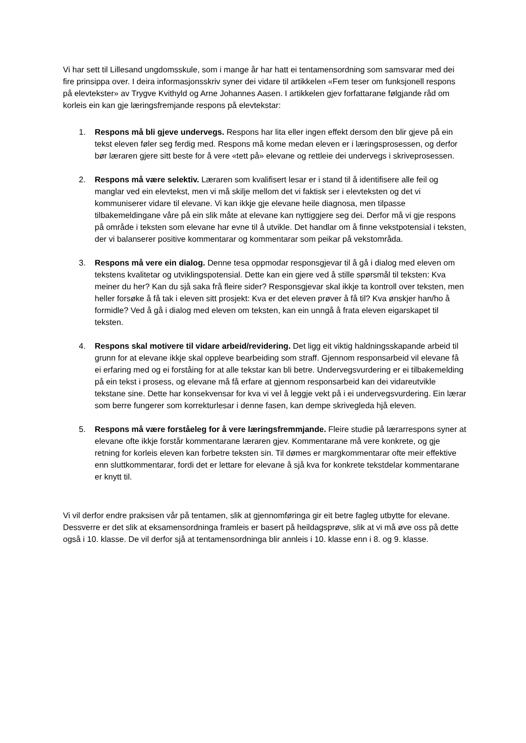Vi har sett til Lillesand ungdomsskule, som i mange år har hatt ei tentamensordning som samsvarar med dei fire prinsippa over. I deira informasjonsskriv syner dei vidare til artikkelen «Fem teser om funksjonell respons på elevtekster» av Trygve Kvithyld og Arne Johannes Aasen. I artikkelen gjev forfattarane følgjande råd om korleis ein kan gje læringsfremjande respons på elevtekstar:
1. Respons må bli gjeve undervegs. Respons har lita eller ingen effekt dersom den blir gjeve på ein tekst eleven føler seg ferdig med. Respons må kome medan eleven er i læringsprosessen, og derfor bør læraren gjere sitt beste for å vere «tett på» elevane og rettleie dei undervegs i skriveprosessen.
2. Respons må være selektiv. Læraren som kvalifisert lesar er i stand til å identifisere alle feil og manglar ved ein elevtekst, men vi må skilje mellom det vi faktisk ser i elevteksten og det vi kommuniserer vidare til elevane. Vi kan ikkje gje elevane heile diagnosa, men tilpasse tilbakemeldingane våre på ein slik måte at elevane kan nyttiggjere seg dei. Derfor må vi gje respons på område i teksten som elevane har evne til å utvikle. Det handlar om å finne vekstpotensial i teksten, der vi balanserer positive kommentarar og kommentarar som peikar på vekstområda.
3. Respons må vere ein dialog. Denne tesa oppmodar responsgjevar til å gå i dialog med eleven om tekstens kvalitetar og utviklingspotensial. Dette kan ein gjere ved å stille spørsmål til teksten: Kva meiner du her? Kan du sjå saka frå fleire sider? Responsgjevar skal ikkje ta kontroll over teksten, men heller forsøke å få tak i eleven sitt prosjekt: Kva er det eleven prøver å få til? Kva ønskjer han/ho å formidle? Ved å gå i dialog med eleven om teksten, kan ein unngå å frata eleven eigarskapet til teksten.
4. Respons skal motivere til vidare arbeid/revidering. Det ligg eit viktig haldningsskapande arbeid til grunn for at elevane ikkje skal oppleve bearbeiding som straff. Gjennom responsarbeid vil elevane få ei erfaring med og ei forståing for at alle tekstar kan bli betre. Undervegsvurdering er ei tilbakemelding på ein tekst i prosess, og elevane må få erfare at gjennom responsarbeid kan dei vidareutvikle tekstane sine. Dette har konsekvensar for kva vi vel å leggje vekt på i ei undervegsvurdering. Ein lærar som berre fungerer som korrekturlesar i denne fasen, kan dempe skrivegleda hjå eleven.
5. Respons må være forståeleg for å vere læringsfremmjande. Fleire studie på lærarrespons syner at elevane ofte ikkje forstår kommentarane læraren gjev. Kommentarane må vere konkrete, og gje retning for korleis eleven kan forbetre teksten sin. Til dømes er margkommentarar ofte meir effektive enn sluttkommentarar, fordi det er lettare for elevane å sjå kva for konkrete tekstdelar kommentarane er knytt til.
Vi vil derfor endre praksisen vår på tentamen, slik at gjennomføringa gir eit betre fagleg utbytte for elevane. Dessverre er det slik at eksamensordninga framleis er basert på heildagsprøve, slik at vi må øve oss på dette også i 10. klasse. De vil derfor sjå at tentamensordninga blir annleis i 10. klasse enn i 8. og 9. klasse.